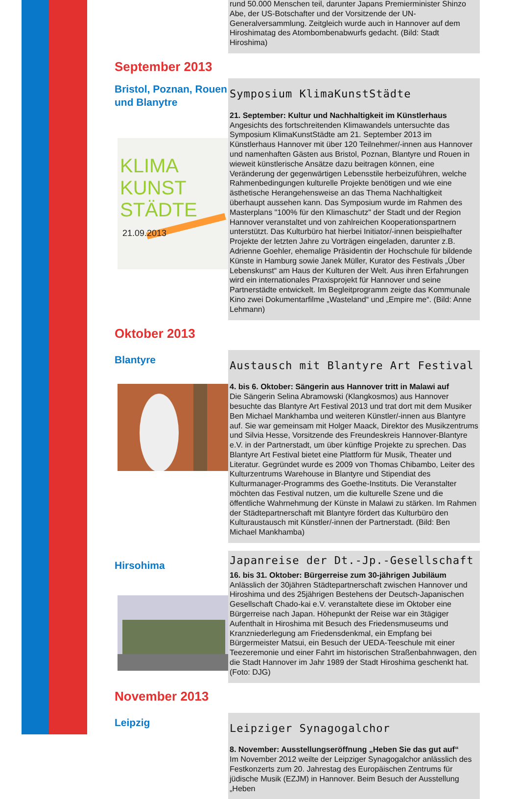rund 50.000 Menschen teil, darunter Japans Premierminister Shinzo Abe, der US-Botschafter und der Vorsitzende der UN-Generalversammlung. Zeitgleich wurde auch in Hannover auf dem Hiroshimatag des Atombombenabwurfs gedacht. (Bild: Stadt Hiroshima)
September 2013
Bristol, Poznan, Rouen und Blanytre
KLIMA
KUNST
STÄDTE
21.09.2013
Symposium KlimaKunstStädte
21. September: Kultur und Nachhaltigkeit im Künstlerhaus
Angesichts des fortschreitenden Klimawandels untersuchte das Symposium KlimaKunstStädte am 21. September 2013 im Künstlerhaus Hannover mit über 120 Teilnehmer/-innen aus Hannover und namenhaften Gästen aus Bristol, Poznan, Blantyre und Rouen in wieweit künstlerische Ansätze dazu beitragen können, eine Veränderung der gegenwärtigen Lebensstile herbeizuführen, welche Rahmenbedingungen kulturelle Projekte benötigen und wie eine ästhetische Herangehensweise an das Thema Nachhaltigkeit überhaupt aussehen kann. Das Symposium wurde im Rahmen des Masterplans "100% für den Klimaschutz" der Stadt und der Region Hannover veranstaltet und von zahlreichen Kooperationspartnern unterstützt. Das Kulturbüro hat hierbei Initiator/-innen beispielhafter Projekte der letzten Jahre zu Vorträgen eingeladen, darunter z.B. Adrienne Goehler, ehemalige Präsidentin der Hochschule für bildende Künste in Hamburg sowie Janek Müller, Kurator des Festivals „Über Lebenskunst“ am Haus der Kulturen der Welt. Aus ihren Erfahrungen wird ein internationales Praxisprojekt für Hannover und seine Partnerstädte entwickelt. Im Begleitprogramm zeigte das Kommunale Kino zwei Dokumentarfilme „Wasteland“ und „Empire me“. (Bild: Anne Lehmann)
Oktober 2013
Blantyre
Austausch mit Blantyre Art Festival
4. bis 6. Oktober: Sängerin aus Hannover tritt in Malawi auf
Die Sängerin Selina Abramowski (Klangkosmos) aus Hannover besuchte das Blantyre Art Festival 2013 und trat dort mit dem Musiker Ben Michael Mankhamba und weiteren Künstler/-innen aus Blantyre auf. Sie war gemeinsam mit Holger Maack, Direktor des Musikzentrums und Silvia Hesse, Vorsitzende des Freundeskreis Hannover-Blantyre e.V. in der Partnerstadt, um über künftige Projekte zu sprechen. Das Blantyre Art Festival bietet eine Plattform für Musik, Theater und Literatur. Gegründet wurde es 2009 von Thomas Chibambo, Leiter des Kulturzentrums Warehouse in Blantyre und Stipendiat des Kulturmanager-Programms des Goethe-Instituts. Die Veranstalter möchten das Festival nutzen, um die kulturelle Szene und die öffentliche Wahrnehmung der Künste in Malawi zu stärken. Im Rahmen der Städtepartnerschaft mit Blantyre fördert das Kulturbüro den Kulturaustausch mit Künstler/-innen der Partnerstadt. (Bild: Ben Michael Mankhamba)
Hirsohima
Japanreise der Dt.-Jp.-Gesellschaft
16. bis 31. Oktober: Bürgerreise zum 30-jährigen Jubiläum
Anlässlich der 30jähren Städtepartnerschaft zwischen Hannover und Hiroshima und des 25jährigen Bestehens der Deutsch-Japanischen Gesellschaft Chado-kai e.V. veranstaltete diese im Oktober eine Bürgerreise nach Japan. Höhepunkt der Reise war ein 3tägiger Aufenthalt in Hiroshima mit Besuch des Friedensmuseums und Kranzniederlegung am Friedensdenkmal, ein Empfang bei Bürgermeister Matsui, ein Besuch der UEDA-Teeschule mit einer Teezeremonie und einer Fahrt im historischen Straßenbahnwagen, den die Stadt Hannover im Jahr 1989 der Stadt Hiroshima geschenkt hat. (Foto: DJG)
November 2013
Leipzig
Leipziger Synagogalchor
8. November: Ausstellungseröffnung „Heben Sie das gut auf“
Im November 2012 weilte der Leipziger Synagogalchor anlässlich des Festkonzerts zum 20. Jahrestag des Europäischen Zentrums für jüdische Musik (EZJM) in Hannover. Beim Besuch der Ausstellung „Heben